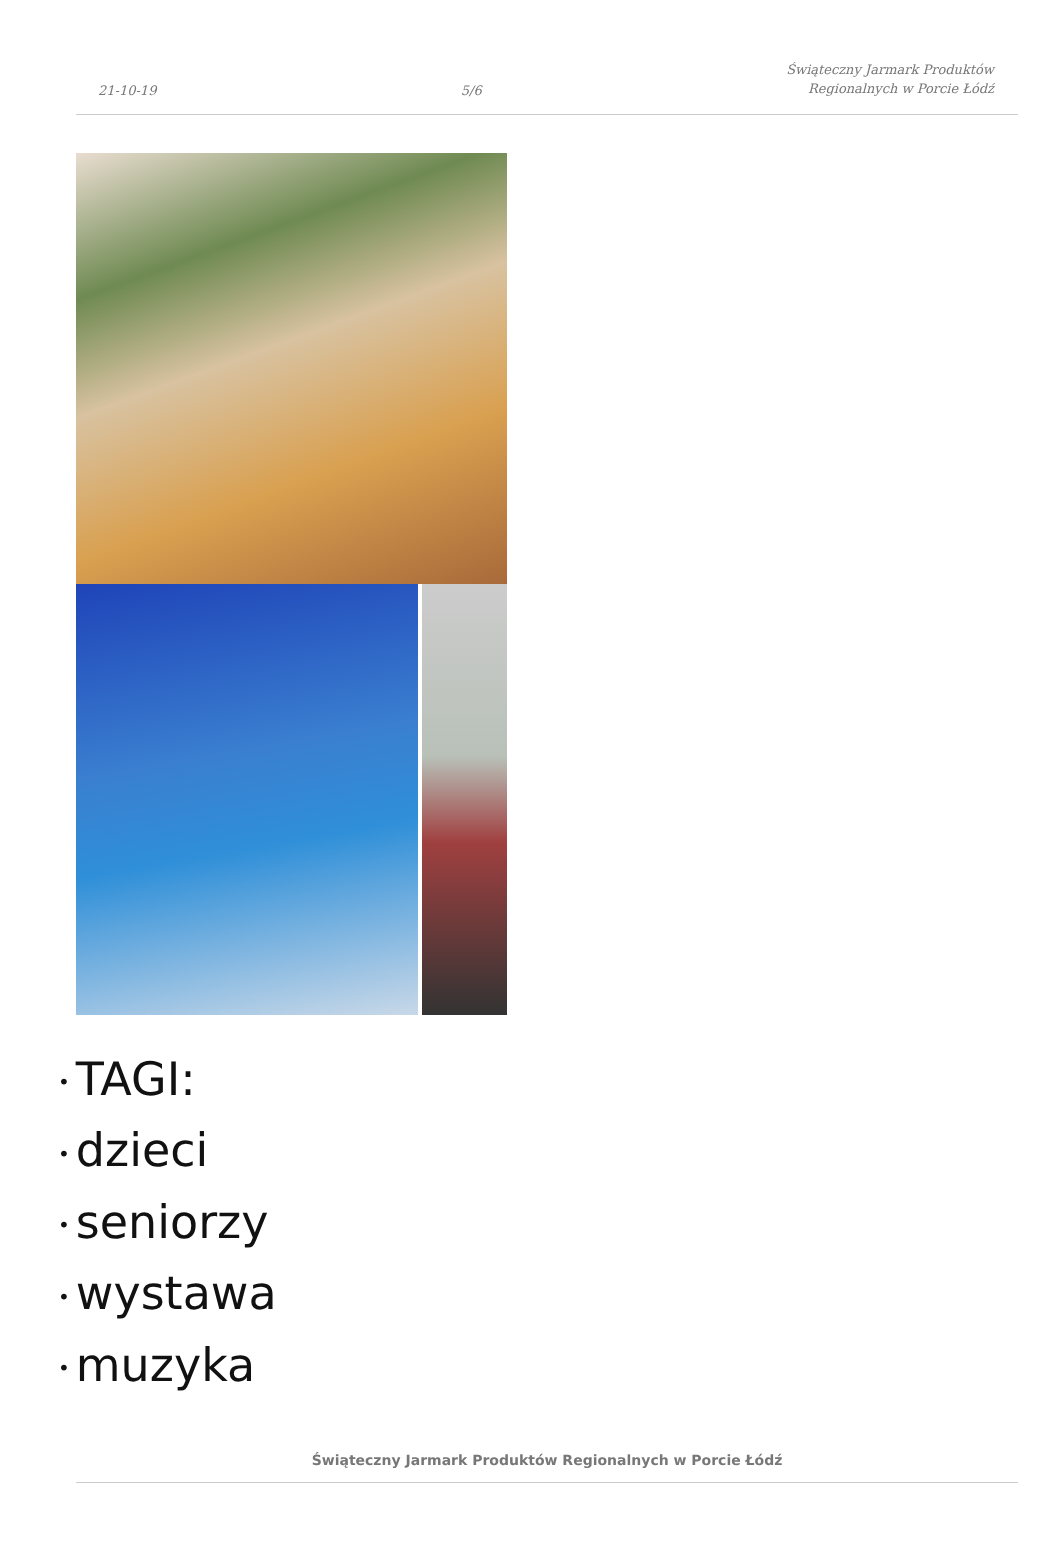21-10-19
5/6
Świąteczny Jarmark Produktów
Regionalnych w Porcie Łódź
• TAGI:
• dzieci
• seniorzy
• wystawa
• muzyka
Świąteczny Jarmark Produktów Regionalnych w Porcie Łódź